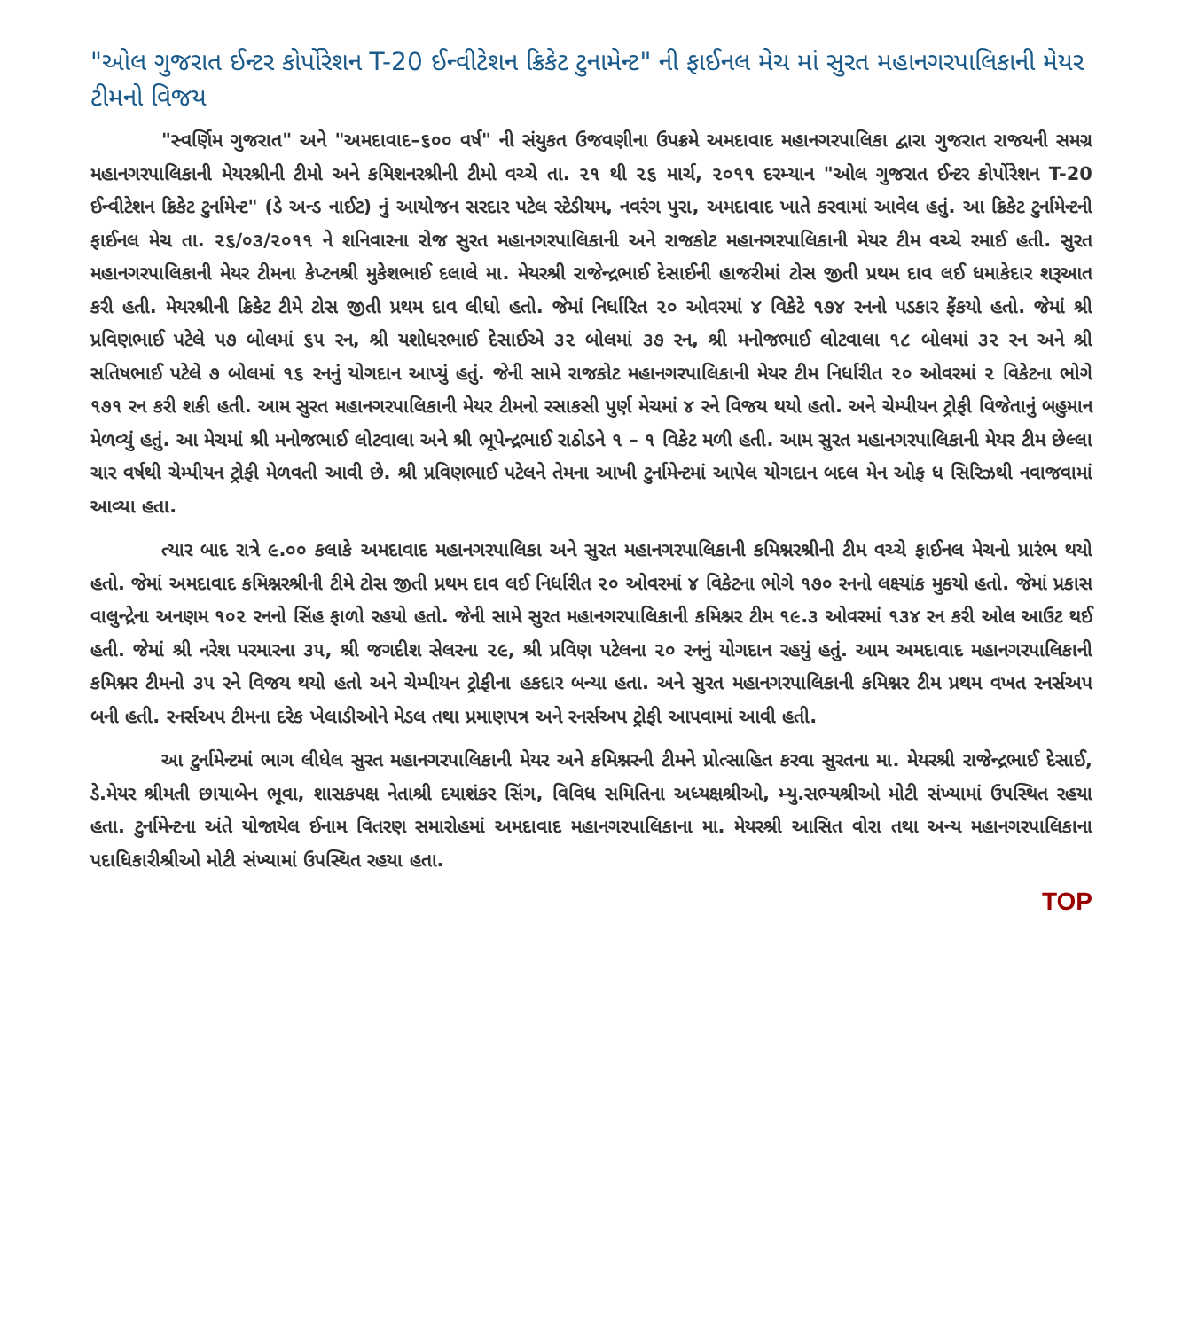"ઓલ ગુજરાત ઈન્ટર કોર્પોરેશન T-20 ઈન્વીટેશન ક્રિકેટ ટુનામેન્ટ" ની ફાઈનલ મેચ માં સુરત મહાનગરપાલિકાની મેયર ટીમનો વિજય
"સ્વર્ણિમ ગુજરાત" અને "અમદાવાદ–૬૦૦ વર્ષ" ની સંયુકત ઉજવણીના ઉપક્રમે અમદાવાદ મહાનગરપાલિકા દ્વારા ગુજરાત રાજયની સમગ્ર મહાનગરપાલિકાની મેયરશ્રીની ટીમો અને કમિશનરશ્રીની ટીમો વચ્ચે તા. ૨૧ થી ૨૬ માર્ચ, ૨૦૧૧ દરમ્યાન "ઓલ ગુજરાત ઈન્ટર કોર્પોરેશન T-20 ઈન્વીટેશન ક્રિકેટ ટુર્નામેન્ટ" (ડે અન્ડ નાઈટ) નું આયોજન સરદાર પટેલ સ્ટેડીયમ, નવરંગ પુરા, અમદાવાદ ખાતે કરવામાં આવેલ હતું. આ ક્રિકેટ ટુર્નામેન્ટની ફાઈનલ મેચ તા. ૨૬/૦૩/૨૦૧૧ ને શનિવારના રોજ સુરત મહાનગરપાલિકાની અને રાજકોટ મહાનગરપાલિકાની મેયર ટીમ વચ્ચે રમાઈ હતી. સુરત મહાનગરપાલિકાની મેયર ટીમના કેપ્ટનશ્રી મુકેશભાઈ દલાલે મા. મેયરશ્રી રાજેન્દ્રભાઈ દેસાઈની હાજરીમાં ટોસ જીતી પ્રથમ દાવ લઈ ધમાકેદાર શરૂઆત કરી હતી. મેયરશ્રીની ક્રિકેટ ટીમે ટોસ જીતી પ્રથમ દાવ લીધો હતો. જેમાં નિર્ધારિત ૨૦ ઓવરમાં ૪ વિકેટે ૧૭૪ રનનો પડકાર ફેંકયો હતો. જેમાં શ્રી પ્રવિણભાઈ પટેલે ૫૭ બોલમાં ૬૫ રન, શ્રી યશોધરભાઈ દેસાઈએ ૩૨ બોલમાં ૩૭ રન, શ્રી મનોજભાઈ લોટવાલા ૧૮ બોલમાં ૩૨ રન અને શ્રી સતિષભાઈ પટેલે ૭ બોલમાં ૧૬ રનનું યોગદાન આપ્યું હતું. જેની સામે રાજકોટ મહાનગરપાલિકાની મેયર ટીમ નિર્ધારીત ૨૦ ઓવરમાં ૨ વિકેટના ભોગે ૧૭૧ રન કરી શકી હતી. આમ સુરત મહાનગરપાલિકાની મેયર ટીમનો રસાકસી પુર્ણ મેચમાં ૪ રને વિજય થયો હતો. અને ચેમ્પીયન ટ્રોફી વિજેતાનું બહુમાન મેળવ્યું હતું. આ મેચમાં શ્રી મનોજભાઈ લોટવાલા અને શ્રી ભૂપેન્દ્રભાઈ રાઠોડને ૧ – ૧ વિકેટ મળી હતી. આમ સુરત મહાનગરપાલિકાની મેયર ટીમ છેલ્લા ચાર વર્ષથી ચેમ્પીયન ટ્રોફી મેળવતી આવી છે. શ્રી પ્રવિણભાઈ પટેલને તેમના આખી ટુર્નામેન્ટમાં આપેલ યોગદાન બદલ મેન ઓફ ધ સિરિઝથી નવાજવામાં આવ્યા હતા.
ત્યાર બાદ રાત્રે ૯.૦૦ કલાકે અમદાવાદ મહાનગરપાલિકા અને સુરત મહાનગરપાલિકાની કમિશ્નરશ્રીની ટીમ વચ્ચે ફાઈનલ મેચનો પ્રારંભ થયો હતો. જેમાં અમદાવાદ કમિશ્નરશ્રીની ટીમે ટોસ જીતી પ્રથમ દાવ લઈ નિર્ધારીત ૨૦ ઓવરમાં ૪ વિકેટના ભોગે ૧૭૦ રનનો લક્ષ્યાંક મુકયો હતો. જેમાં પ્રકાસ વાલુન્દ્રેના અનણમ ૧૦૨ રનનો સિંહ ફાળો રહયો હતો. જેની સામે સુરત મહાનગરપાલિકાની કમિશ્નર ટીમ ૧૯.૩ ઓવરમાં ૧૩૪ રન કરી ઓલ આઉટ થઈ હતી. જેમાં શ્રી નરેશ પરમારના ૩૫, શ્રી જગદીશ સેલરના ૨૯, શ્રી પ્રવિણ પટેલના ૨૦ રનનું યોગદાન રહયું હતું. આમ અમદાવાદ મહાનગરપાલિકાની કમિશ્નર ટીમનો ૩૫ રને વિજય થયો હતો અને ચેમ્પીયન ટ્રોફીના હકદાર બન્યા હતા. અને સુરત મહાનગરપાલિકાની કમિશ્નર ટીમ પ્રથમ વખત રનર્સઅપ બની હતી. રનર્સઅપ ટીમના દરેક ખેલાડીઓને મેડલ તથા પ્રમાણપત્ર અને રનર્સઅપ ટ્રોફી આપવામાં આવી હતી.
આ ટુર્નામેન્ટમાં ભાગ લીધેલ સુરત મહાનગરપાલિકાની મેયર અને કમિશ્નરની ટીમને પ્રોત્સાહિત કરવા સુરતના મા. મેયરશ્રી રાજેન્દ્રભાઈ દેસાઈ, ડે.મેયર શ્રીમતી છાયાબેન ભૂવા, શાસકપક્ષ નેતાશ્રી દયાશંકર સિંગ, વિવિધ સમિતિના અધ્યક્ષશ્રીઓ, મ્યુ.સભ્યશ્રીઓ મોટી સંખ્યામાં ઉપસ્થિત રહયા હતા. ટુર્નામેન્ટના અંતે યોજાયેલ ઈનામ વિતરણ સમારોહમાં અમદાવાદ મહાનગરપાલિકાના મા. મેયરશ્રી આસિત વોરા તથા અન્ય મહાનગરપાલિકાના પદાધિકારીશ્રીઓ મોટી સંખ્યામાં ઉપસ્થિત રહયા હતા.
TOP